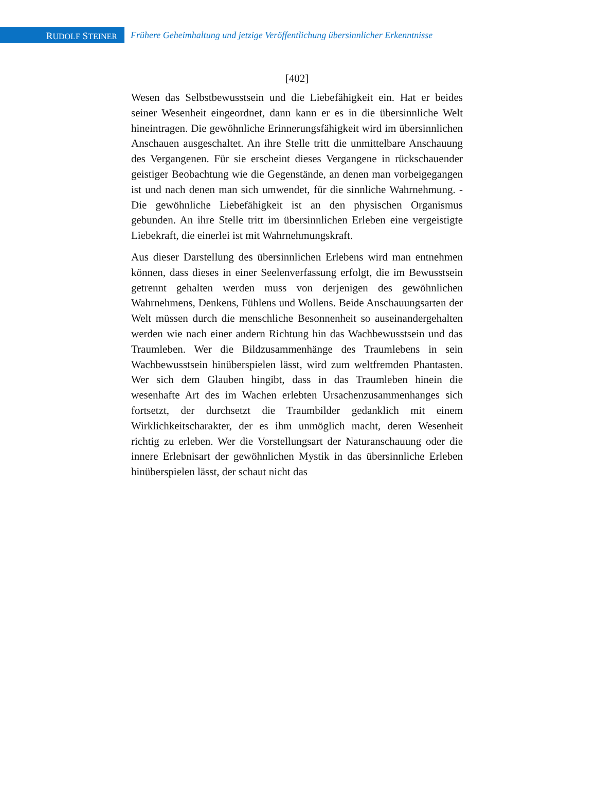RUDOLF STEINER
Frühere Geheimhaltung und jetzige Veröffentlichung übersinnlicher Erkenntnisse
[402]
Wesen das Selbstbewusstsein und die Liebefähigkeit ein. Hat er beides seiner Wesenheit eingeordnet, dann kann er es in die übersinnliche Welt hineintragen. Die gewöhnliche Erinnerungsfähigkeit wird im übersinnlichen Anschauen ausgeschaltet. An ihre Stelle tritt die unmittelbare Anschauung des Vergangenen. Für sie erscheint dieses Vergangene in rückschauender geistiger Beobachtung wie die Gegenstände, an denen man vorbeigegangen ist und nach denen man sich umwendet, für die sinnliche Wahrnehmung. - Die gewöhnliche Liebefähigkeit ist an den physischen Organismus gebunden. An ihre Stelle tritt im übersinnlichen Erleben eine vergeistigte Liebekraft, die einerlei ist mit Wahrnehmungskraft.
Aus dieser Darstellung des übersinnlichen Erlebens wird man entnehmen können, dass dieses in einer Seelenverfassung erfolgt, die im Bewusstsein getrennt gehalten werden muss von derjenigen des gewöhnlichen Wahrnehmens, Denkens, Fühlens und Wollens. Beide Anschauungsarten der Welt müssen durch die menschliche Besonnenheit so auseinandergehalten werden wie nach einer andern Richtung hin das Wachbewusstsein und das Traumleben. Wer die Bildzusammenhänge des Traumlebens in sein Wachbewusstsein hinüberspielen lässt, wird zum weltfremden Phantasten. Wer sich dem Glauben hingibt, dass in das Traumleben hinein die wesenhafte Art des im Wachen erlebten Ursachenzusammenhanges sich fortsetzt, der durchsetzt die Traumbilder gedanklich mit einem Wirklichkeitscharakter, der es ihm unmöglich macht, deren Wesenheit richtig zu erleben. Wer die Vorstellungsart der Naturanschauung oder die innere Erlebnisart der gewöhnlichen Mystik in das übersinnliche Erleben hinüberspielen lässt, der schaut nicht das